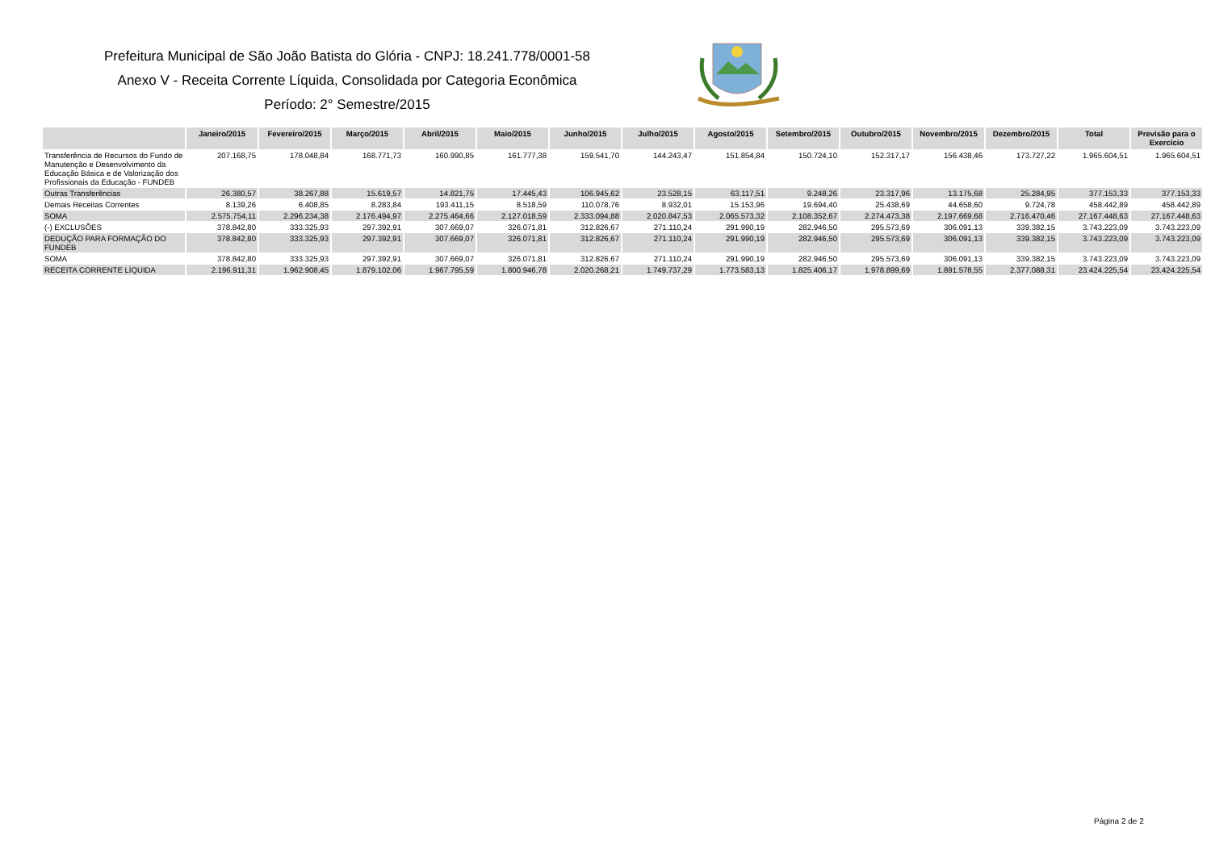Prefeitura Municipal de São João Batista do Glória - CNPJ: 18.241.778/0001-58
Anexo V - Receita Corrente Líquida, Consolidada por Categoria Econômica
Período: 2° Semestre/2015
| | Janeiro/2015 | Fevereiro/2015 | Março/2015 | Abril/2015 | Maio/2015 | Junho/2015 | Julho/2015 | Agosto/2015 | Setembro/2015 | Outubro/2015 | Novembro/2015 | Dezembro/2015 | Total | Previsão para o Exercício |
| --- | --- | --- | --- | --- | --- | --- | --- | --- | --- | --- | --- | --- | --- | --- |
| Transferência de Recursos do Fundo de Manutenção e Desenvolvimento da Educação Básica e de Valorização dos Profissionais da Educação - FUNDEB | 207.168,75 | 178.048,84 | 168.771,73 | 160.990,85 | 161.777,38 | 159.541,70 | 144.243,47 | 151.854,84 | 150.724,10 | 152.317,17 | 156.438,46 | 173.727,22 | 1.965.604,51 | 1.965.604,51 |
| Outras Transferências | 26.380,57 | 38.267,88 | 15.619,57 | 14.821,75 | 17.445,43 | 106.945,62 | 23.528,15 | 63.117,51 | 9.248,26 | 23.317,96 | 13.175,68 | 25.284,95 | 377.153,33 | 377.153,33 |
| Demais Receitas Correntes | 8.139,26 | 6.408,85 | 8.283,84 | 193.411,15 | 8.518,59 | 110.078,76 | 8.932,01 | 15.153,96 | 19.694,40 | 25.438,69 | 44.658,60 | 9.724,78 | 458.442,89 | 458.442,89 |
| SOMA | 2.575.754,11 | 2.296.234,38 | 2.176.494,97 | 2.275.464,66 | 2.127.018,59 | 2.333.094,88 | 2.020.847,53 | 2.065.573,32 | 2.108.352,67 | 2.274.473,38 | 2.197.669,68 | 2.716.470,46 | 27.167.448,63 | 27.167.448,63 |
| (-) EXCLUSÕES | 378.842,80 | 333.325,93 | 297.392,91 | 307.669,07 | 326.071,81 | 312.826,67 | 271.110,24 | 291.990,19 | 282.946,50 | 295.573,69 | 306.091,13 | 339.382,15 | 3.743.223,09 | 3.743.223,09 |
| DEDUÇÃO PARA FORMAÇÃO DO FUNDEB | 378.842,80 | 333.325,93 | 297.392,91 | 307.669,07 | 326.071,81 | 312.826,67 | 271.110,24 | 291.990,19 | 282.946,50 | 295.573,69 | 306.091,13 | 339.382,15 | 3.743.223,09 | 3.743.223,09 |
| SOMA | 378.842,80 | 333.325,93 | 297.392,91 | 307.669,07 | 326.071,81 | 312.826,67 | 271.110,24 | 291.990,19 | 282.946,50 | 295.573,69 | 306.091,13 | 339.382,15 | 3.743.223,09 | 3.743.223,09 |
| RECEITA CORRENTE LÍQUIDA | 2.196.911,31 | 1.962.908,45 | 1.879.102,06 | 1.967.795,59 | 1.800.946,78 | 2.020.268,21 | 1.749.737,29 | 1.773.583,13 | 1.825.406,17 | 1.978.899,69 | 1.891.578,55 | 2.377.088,31 | 23.424.225,54 | 23.424.225,54 |
Página 2 de 2